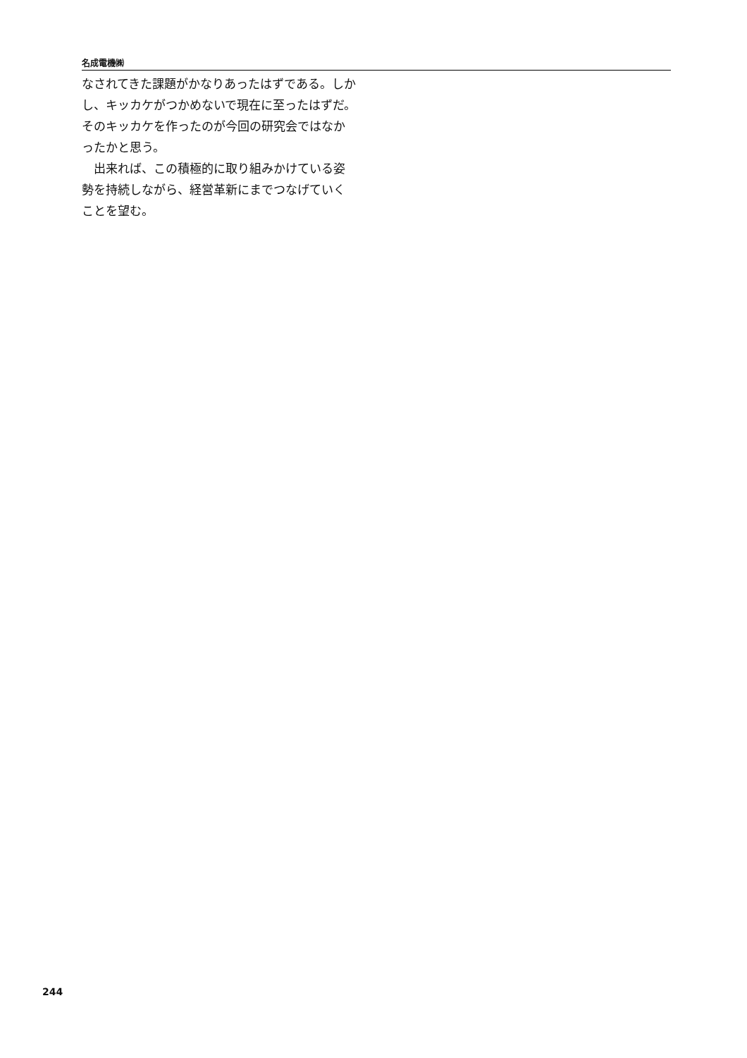名成電機㈱
なされてきた課題がかなりあったはずである。しかし、キッカケがつかめないで現在に至ったはずだ。そのキッカケを作ったのが今回の研究会ではなかったかと思う。
　出来れば、この積極的に取り組みかけている姿勢を持続しながら、経営革新にまでつなげていくことを望む。
244